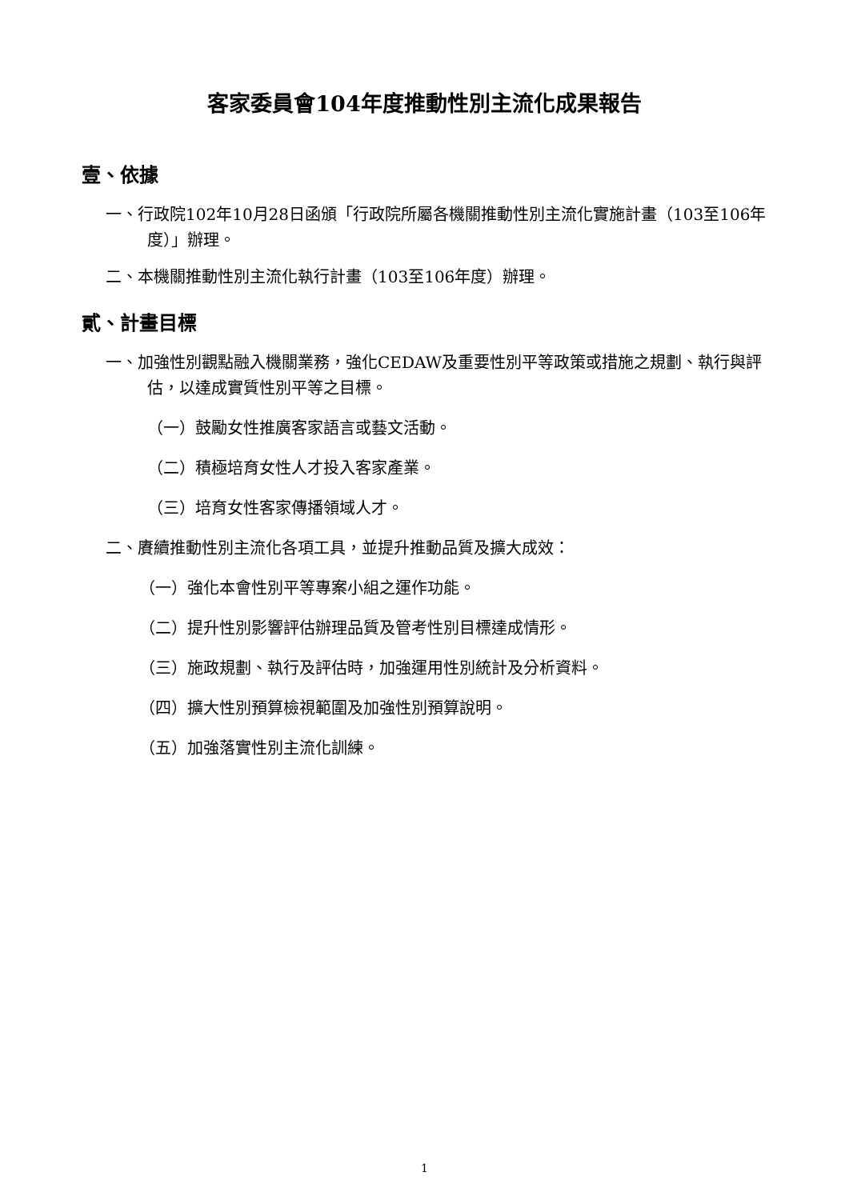客家委員會104年度推動性別主流化成果報告
壹、依據
一、行政院102年10月28日函頒「行政院所屬各機關推動性別主流化實施計畫（103至106年度）」辦理。
二、本機關推動性別主流化執行計畫（103至106年度）辦理。
貳、計畫目標
一、加強性別觀點融入機關業務，強化CEDAW及重要性別平等政策或措施之規劃、執行與評估，以達成實質性別平等之目標。
（一）鼓勵女性推廣客家語言或藝文活動。
（二）積極培育女性人才投入客家產業。
（三）培育女性客家傳播領域人才。
二、賡續推動性別主流化各項工具，並提升推動品質及擴大成效：
（一）強化本會性別平等專案小組之運作功能。
（二）提升性別影響評估辦理品質及管考性別目標達成情形。
（三）施政規劃、執行及評估時，加強運用性別統計及分析資料。
（四）擴大性別預算檢視範圍及加強性別預算說明。
（五）加強落實性別主流化訓練。
1